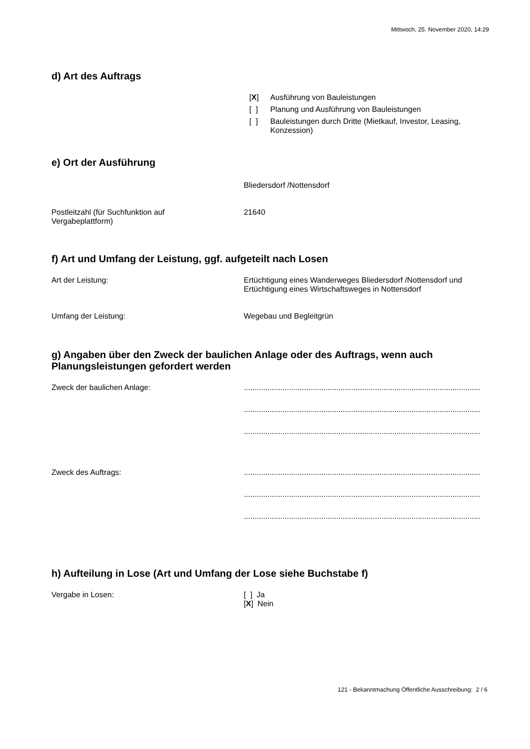Mittwoch, 25. November 2020, 14:29
d) Art des Auftrags
[X] Ausführung von Bauleistungen
[ ] Planung und Ausführung von Bauleistungen
[ ] Bauleistungen durch Dritte (Mietkauf, Investor, Leasing,
Konzession)
e) Ort der Ausführung
Bliedersdorf /Nottensdorf
Postleitzahl (für Suchfunktion auf
Vergabeplattform)
21640
f) Art und Umfang der Leistung, ggf. aufgeteilt nach Losen
Art der Leistung: Ertüchtigung eines Wanderweges Bliedersdorf /Nottensdorf und
Ertüchtigung eines Wirtschaftsweges in Nottensdorf
Umfang der Leistung: Wegebau und Begleitgrün
g) Angaben über den Zweck der baulichen Anlage oder des Auftrags, wenn auch Planungsleistungen gefordert werden
Zweck der baulichen Anlage: ..............................................................................................................
..............................................................................................................
..............................................................................................................
Zweck des Auftrags: ..............................................................................................................
..............................................................................................................
..............................................................................................................
h) Aufteilung in Lose (Art und Umfang der Lose siehe Buchstabe f)
Vergabe in Losen: [ ] Ja
[X] Nein
121 - Bekanntmachung Öffentliche Ausschreibung: 2 / 6